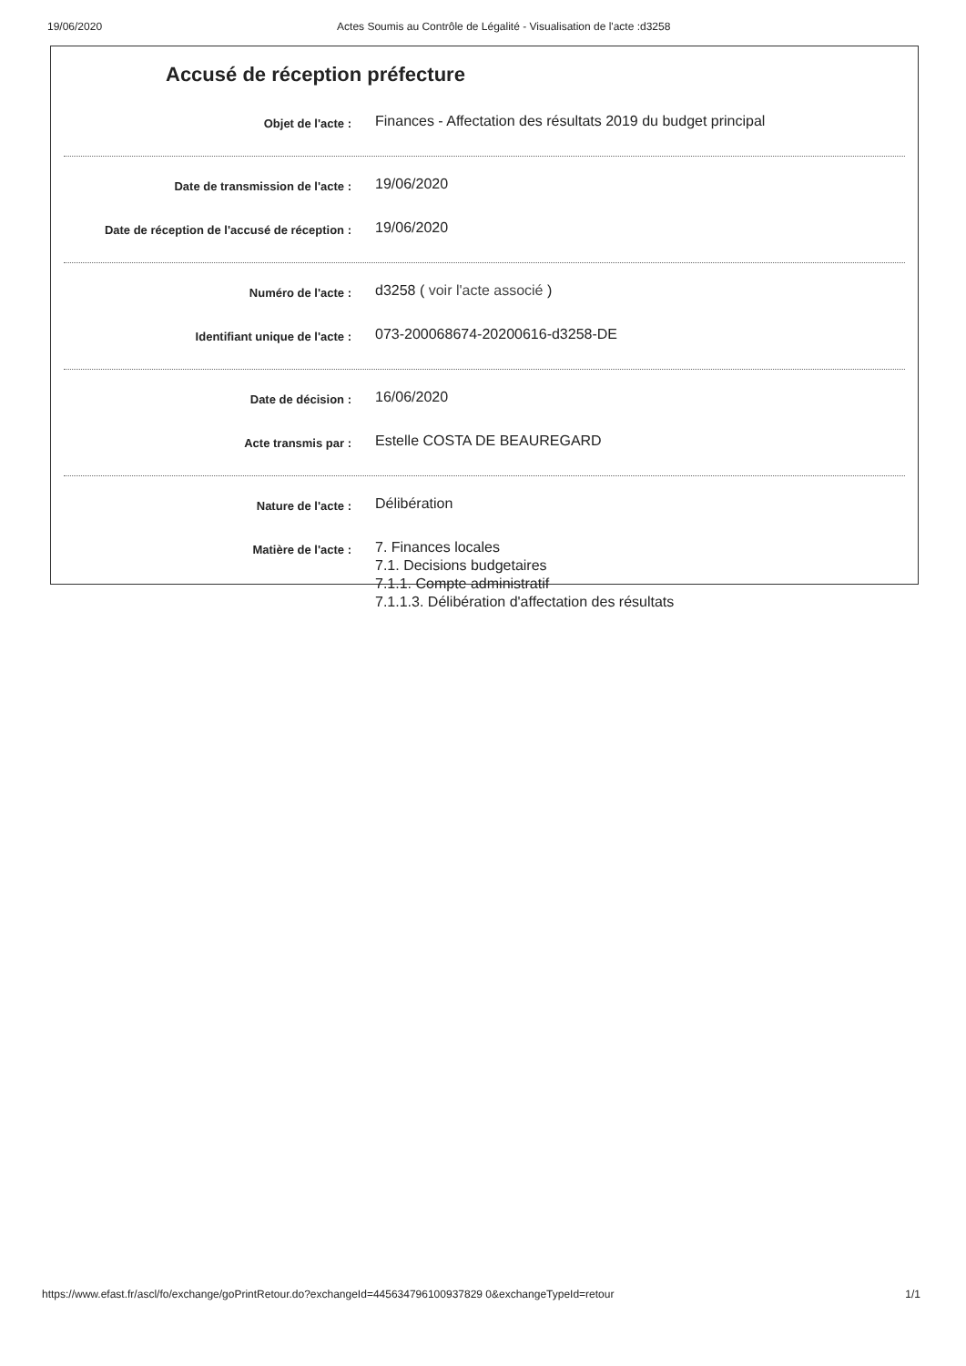19/06/2020 Actes Soumis au Contrôle de Légalité - Visualisation de l'acte :d3258
Accusé de réception préfecture
Objet de l'acte :
Finances - Affectation des résultats 2019 du budget principal
Date de transmission de l'acte :
19/06/2020
Date de réception de l'accusé de réception :
19/06/2020
Numéro de l'acte :
d3258 ( voir l'acte associé )
Identifiant unique de l'acte :
073-200068674-20200616-d3258-DE
Date de décision :
16/06/2020
Acte transmis par :
Estelle COSTA DE BEAUREGARD
Nature de l'acte :
Délibération
Matière de l'acte :
7. Finances locales
7.1. Decisions budgetaires
7.1.1. Compte administratif
7.1.1.3. Délibération d'affectation des résultats
https://www.efast.fr/ascl/fo/exchange/goPrintRetour.do?exchangeId=445634796100937829 0&exchangeTypeId=retour 1/1